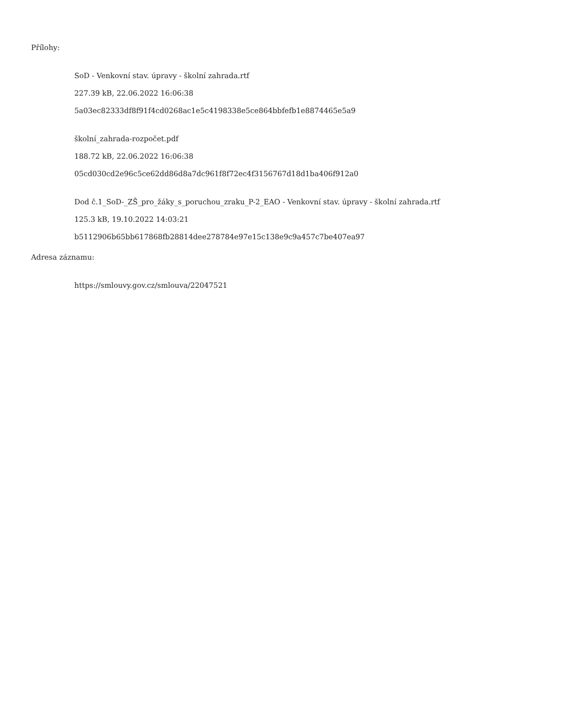Přílohy:
SoD - Venkovní stav. úpravy - školní zahrada.rtf
227.39 kB, 22.06.2022 16:06:38
5a03ec82333df8f91f4cd0268ac1e5c4198338e5ce864bbfefb1e8874465e5a9
školní_zahrada-rozpočet.pdf
188.72 kB, 22.06.2022 16:06:38
05cd030cd2e96c5ce62dd86d8a7dc961f8f72ec4f3156767d18d1ba406f912a0
Dod č.1_SoD-_ZŠ_pro_žáky_s_poruchou_zraku_P-2_EAO - Venkovní stav. úpravy - školní zahrada.rtf
125.3 kB, 19.10.2022 14:03:21
b5112906b65bb617868fb28814dee278784e97e15c138e9c9a457c7be407ea97
Adresa záznamu:
https://smlouvy.gov.cz/smlouva/22047521